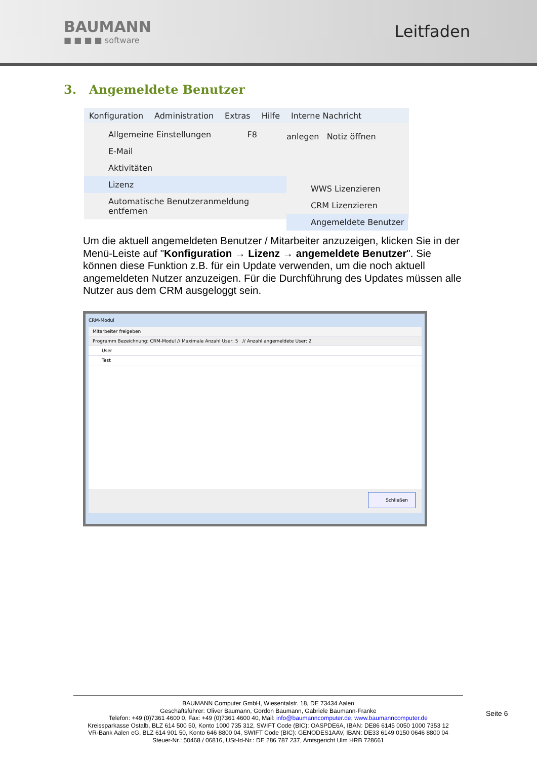BAUMANN
■ ■ ■ ■ software
Leitfaden
3. Angemeldete Benutzer
Konfiguration Administration Extras Hilfe Interne Nachricht
Allgemeine Einstellungen F8
E-Mail
Aktivitäten
Lizenz
Automatische Benutzeranmeldung entfernen
anlegen Notiz öffnen
WWS Lizenzieren
CRM Lizenzieren
Angemeldete Benutzer
Um die aktuell angemeldeten Benutzer / Mitarbeiter anzuzeigen, klicken Sie in der Menü-Leiste auf "Konfiguration → Lizenz → angemeldete Benutzer". Sie können diese Funktion z.B. für ein Update verwenden, um die noch aktuell angemeldeten Nutzer anzuzeigen. Für die Durchführung des Updates müssen alle Nutzer aus dem CRM ausgeloggt sein.
CRM-Modul
Mitarbeiter freigeben
Programm Bezeichnung: CRM-Modul // Maximale Anzahl User: 5 // Anzahl angemeldete User: 2
User
Test
Schließen
BAUMANN Computer GmbH, Wiesentalstr. 18, DE 73434 Aalen
Geschäftsführer: Oliver Baumann, Gordon Baumann, Gabriele Baumann-Franke
Telefon: +49 (0)7361 4600 0, Fax: +49 (0)7361 4600 40, Mail: info@baumanncomputer.de, www.baumanncomputer.de
Kreissparkasse Ostalb, BLZ 614 500 50, Konto 1000 735 312, SWIFT Code (BIC): OASPDE6A, IBAN: DE86 6145 0050 1000 7353 12
VR-Bank Aalen eG, BLZ 614 901 50, Konto 646 8800 04, SWIFT Code (BIC): GENODES1AAV, IBAN: DE33 6149 0150 0646 8800 04
Steuer-Nr.: 50468 / 06816, USt-Id-Nr.: DE 286 787 237, Amtsgericht Ulm HRB 728661
Seite 6